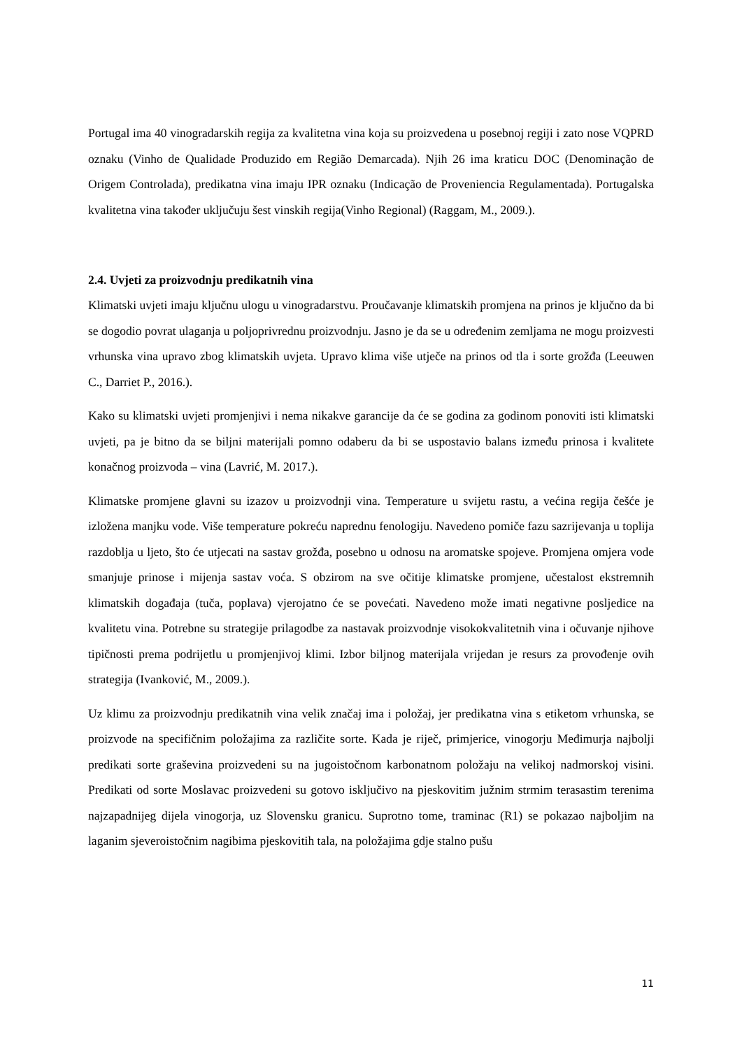Portugal ima 40 vinogradarskih regija za kvalitetna vina koja su proizvedena u posebnoj regiji i zato nose VQPRD oznaku (Vinho de Qualidade Produzido em Região Demarcada). Njih 26 ima kraticu DOC (Denominação de Origem Controlada), predikatna vina imaju IPR oznaku (Indicação de Proveniencia Regulamentada). Portugalska kvalitetna vina također uključuju šest vinskih regija(Vinho Regional) (Raggam, M., 2009.).
2.4. Uvjeti za proizvodnju predikatnih vina
Klimatski uvjeti imaju ključnu ulogu u vinogradarstvu. Proučavanje klimatskih promjena na prinos je ključno da bi se dogodio povrat ulaganja u poljoprivrednu proizvodnju. Jasno je da se u određenim zemljama ne mogu proizvesti vrhunska vina upravo zbog klimatskih uvjeta. Upravo klima više utječe na prinos od tla i sorte grožđa (Leeuwen C., Darriet P., 2016.).
Kako su klimatski uvjeti promjenjivi i nema nikakve garancije da će se godina za godinom ponoviti isti klimatski uvjeti, pa je bitno da se biljni materijali pomno odaberu da bi se uspostavio balans između prinosa i kvalitete konačnog proizvoda – vina (Lavrić, M. 2017.).
Klimatske promjene glavni su izazov u proizvodnji vina. Temperature u svijetu rastu, a većina regija češće je izložena manjku vode. Više temperature pokreću naprednu fenologiju. Navedeno pomiče fazu sazrijevanja u toplija razdoblja u ljeto, što će utjecati na sastav grožđa, posebno u odnosu na aromatske spojeve. Promjena omjera vode smanjuje prinose i mijenja sastav voća. S obzirom na sve očitije klimatske promjene, učestalost ekstremnih klimatskih događaja (tuča, poplava) vjerojatno će se povećati. Navedeno može imati negativne posljedice na kvalitetu vina. Potrebne su strategije prilagodbe za nastavak proizvodnje visokokvalitetnih vina i očuvanje njihove tipičnosti prema podrijetlu u promjenjivoj klimi. Izbor biljnog materijala vrijedan je resurs za provođenje ovih strategija (Ivanković, M., 2009.).
Uz klimu za proizvodnju predikatnih vina velik značaj ima i položaj, jer predikatna vina s etiketom vrhunska, se proizvode na specifičnim položajima za različite sorte. Kada je riječ, primjerice, vinogorju Međimurja najbolji predikati sorte graševina proizvedeni su na jugoistočnom karbonatnom položaju na velikoj nadmorskoj visini. Predikati od sorte Moslavac proizvedeni su gotovo isključivo na pjeskovitim južnim strmim terasastim terenima najzapadnijeg dijela vinogorja, uz Slovensku granicu. Suprotno tome, traminac (R1) se pokazao najboljim na laganim sjeveroistočnim nagibima pjeskovitih tala, na položajima gdje stalno pušu
11